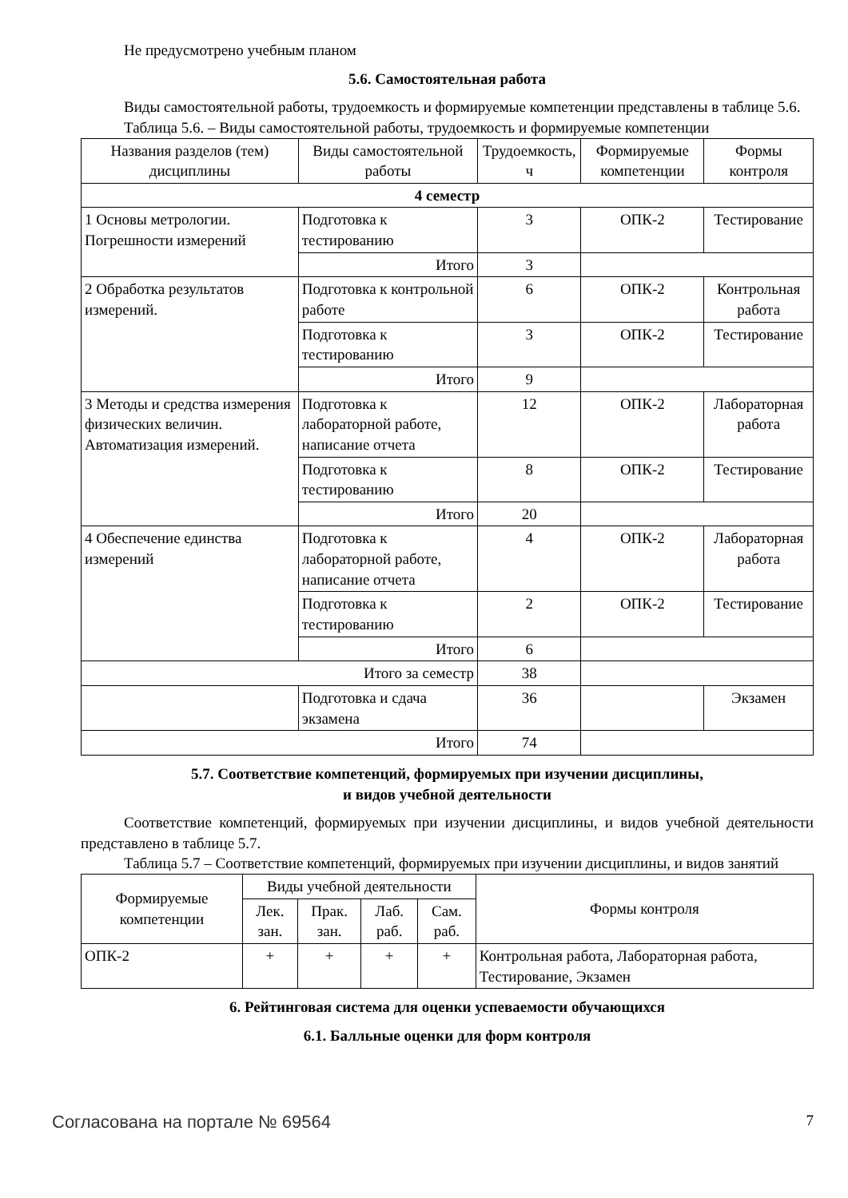Не предусмотрено учебным планом
5.6. Самостоятельная работа
Виды самостоятельной работы, трудоемкость и формируемые компетенции представлены в таблице 5.6.
Таблица 5.6. – Виды самостоятельной работы, трудоемкость и формируемые компетенции
| Названия разделов (тем) дисциплины | Виды самостоятельной работы | Трудоемкость, ч | Формируемые компетенции | Формы контроля |
| --- | --- | --- | --- | --- |
| 4 семестр | | | | |
| 1 Основы метрологии. Погрешности измерений | Подготовка к тестированию | 3 | ОПК-2 | Тестирование |
| | Итого | 3 | | |
| 2 Обработка результатов измерений. | Подготовка к контрольной работе | 6 | ОПК-2 | Контрольная работа |
| | Подготовка к тестированию | 3 | ОПК-2 | Тестирование |
| | Итого | 9 | | |
| 3 Методы и средства измерения физических величин. Автоматизация измерений. | Подготовка к лабораторной работе, написание отчета | 12 | ОПК-2 | Лабораторная работа |
| | Подготовка к тестированию | 8 | ОПК-2 | Тестирование |
| | Итого | 20 | | |
| 4 Обеспечение единства измерений | Подготовка к лабораторной работе, написание отчета | 4 | ОПК-2 | Лабораторная работа |
| | Подготовка к тестированию | 2 | ОПК-2 | Тестирование |
| | Итого | 6 | | |
| Итого за семестр | | 38 | | |
| | Подготовка и сдача экзамена | 36 | | Экзамен |
| Итого | | 74 | | |
5.7. Соответствие компетенций, формируемых при изучении дисциплины,
и видов учебной деятельности
Соответствие компетенций, формируемых при изучении дисциплины, и видов учебной деятельности представлено в таблице 5.7.
Таблица 5.7 – Соответствие компетенций, формируемых при изучении дисциплины, и видов занятий
| Формируемые компетенции | Виды учебной деятельности | | | | Формы контроля |
| --- | --- | --- | --- | --- | --- |
| | Лек. зан. | Прак. зан. | Лаб. раб. | Сам. раб. | |
| ОПК-2 | + | + | + | + | Контрольная работа, Лабораторная работа, Тестирование, Экзамен |
6. Рейтинговая система для оценки успеваемости обучающихся
6.1. Балльные оценки для форм контроля
Согласована на портале № 69564 7